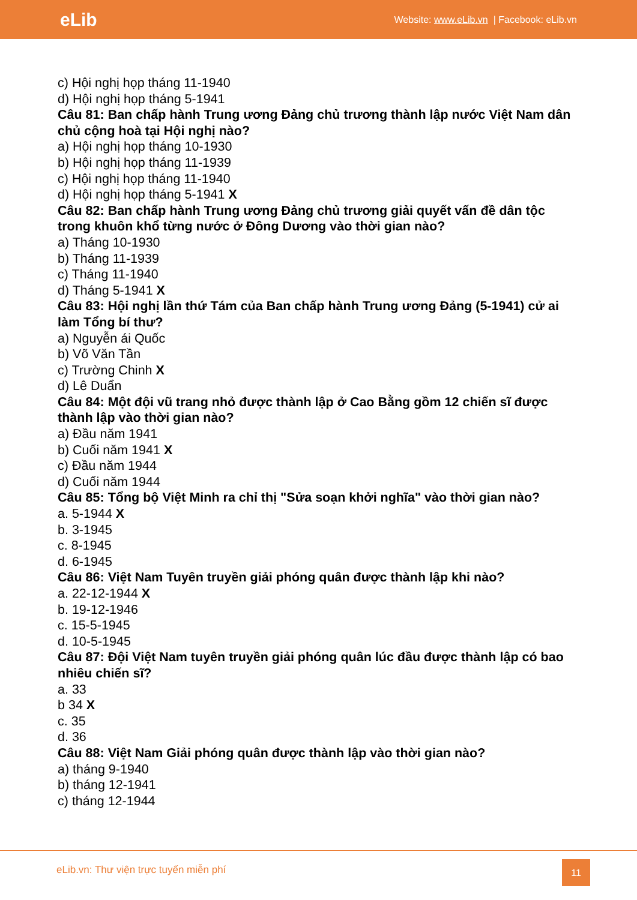eLib
Website: www.eLib.vn | Facebook: eLib.vn
c) Hội nghị họp tháng 11-1940
d) Hội nghị họp tháng 5-1941
Câu 81: Ban chấp hành Trung ương Đảng chủ trương thành lập nước Việt Nam dân chủ cộng hoà tại Hội nghị nào?
a) Hội nghị họp tháng 10-1930
b) Hội nghị họp tháng 11-1939
c) Hội nghị họp tháng 11-1940
d) Hội nghị họp tháng 5-1941 X
Câu 82: Ban chấp hành Trung ương Đảng chủ trương giải quyết vấn đề dân tộc trong khuôn khổ từng nước ở Đông Dương vào thời gian nào?
a) Tháng 10-1930
b) Tháng 11-1939
c) Tháng 11-1940
d) Tháng 5-1941 X
Câu 83: Hội nghị lần thứ Tám của Ban chấp hành Trung ương Đảng (5-1941) cử ai làm Tổng bí thư?
a) Nguyễn ái Quốc
b) Võ Văn Tần
c) Trường Chinh X
d) Lê Duẩn
Câu 84: Một đội vũ trang nhỏ được thành lập ở Cao Bằng gồm 12 chiến sĩ được thành lập vào thời gian nào?
a) Đầu năm 1941
b) Cuối năm 1941 X
c) Đầu năm 1944
d) Cuối năm 1944
Câu 85: Tổng bộ Việt Minh ra chỉ thị "Sửa soạn khởi nghĩa" vào thời gian nào?
a. 5-1944 X
b. 3-1945
c. 8-1945
d. 6-1945
Câu 86: Việt Nam Tuyên truyền giải phóng quân được thành lập khi nào?
a. 22-12-1944 X
b. 19-12-1946
c. 15-5-1945
d. 10-5-1945
Câu 87: Đội Việt Nam tuyên truyền giải phóng quân lúc đầu được thành lập có bao nhiêu chiến sĩ?
a. 33
b 34 X
c. 35
d. 36
Câu 88: Việt Nam Giải phóng quân được thành lập vào thời gian nào?
a) tháng 9-1940
b) tháng 12-1941
c) tháng 12-1944
eLib.vn: Thư viện trực tuyến miễn phí
11